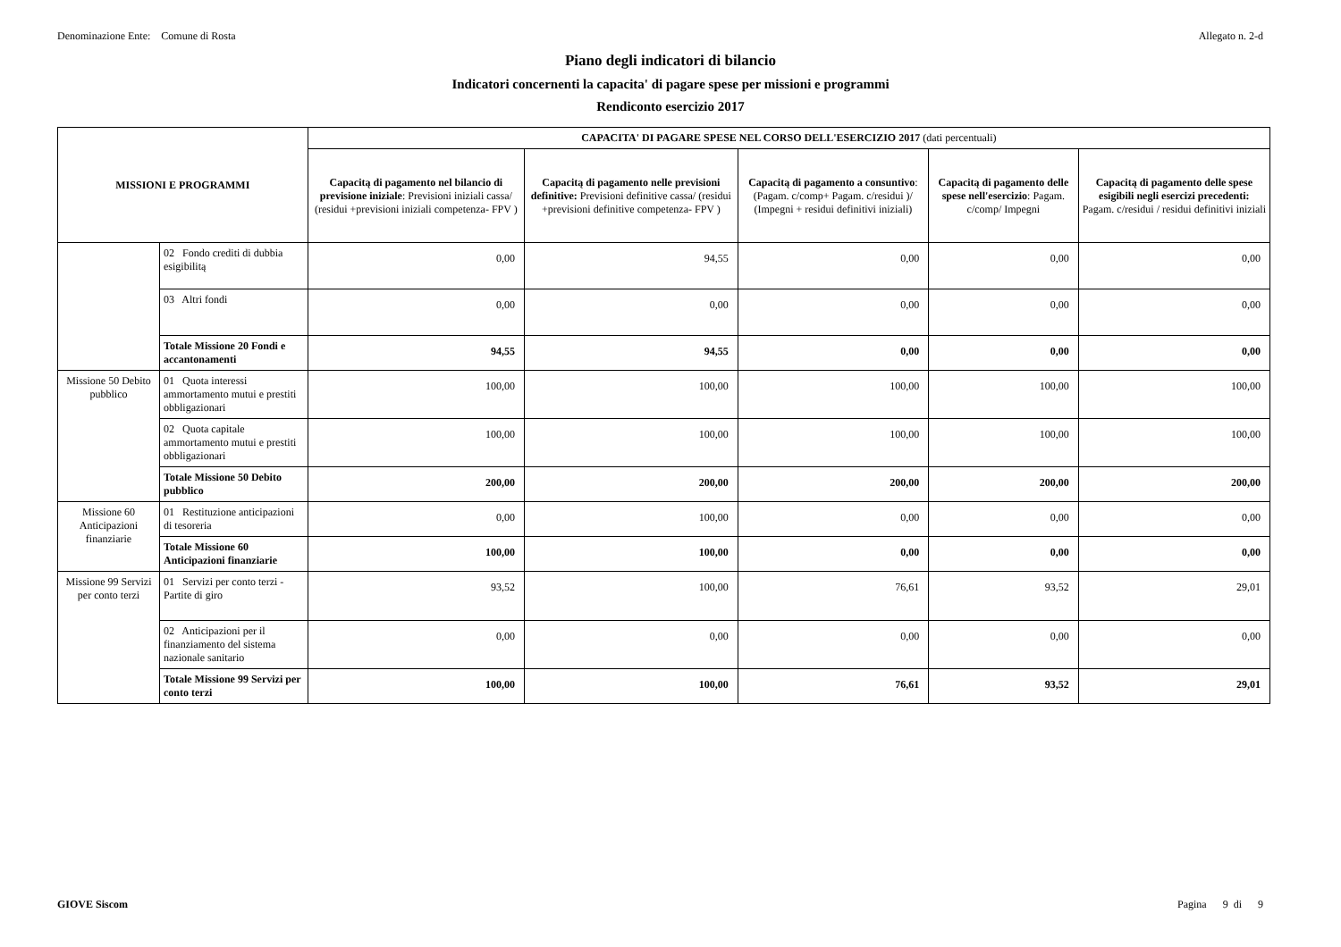Denominazione Ente: Comune di Rosta Allegato n. 2-d
Piano degli indicatori di bilancio
Indicatori concernenti la capacita' di pagare spese per missioni e programmi
Rendiconto esercizio 2017
| MISSIONI E PROGRAMMI | | CAPACITA' DI PAGARE SPESE NEL CORSO DELL'ESERCIZIO 2017 (dati percentuali) | | | | |
| --- | --- | --- | --- | --- | --- | --- |
| | | Capacitą di pagamento nel bilancio di previsione iniziale : Previsioni iniziali cassa/ (residui +previsioni iniziali competenza- FPV ) | Capacitą di pagamento nelle previsioni definitive: Previsioni definitive cassa/ (residui +previsioni definitive competenza- FPV ) | Capacitą di pagamento a consuntivo : (Pagam. c/comp+ Pagam. c/residui )/ (Impegni + residui definitivi iniziali) | Capacitą di pagamento delle spese nell'esercizio : Pagam. c/comp/ Impegni | Capacitą di pagamento delle spese esigibili negli esercizi precedenti: Pagam. c/residui / residui definitivi iniziali |
| | 02 Fondo crediti di dubbia esigibilitą | 0,00 | 94,55 | 0,00 | 0,00 | 0,00 |
| | 03 Altri fondi | 0,00 | 0,00 | 0,00 | 0,00 | 0,00 |
| | Totale Missione 20 Fondi e accantonamenti | 94,55 | 94,55 | 0,00 | 0,00 | 0,00 |
| Missione 50 Debito pubblico | 01 Quota interessi ammortamento mutui e prestiti obbligazionari | 100,00 | 100,00 | 100,00 | 100,00 | 100,00 |
| | 02 Quota capitale ammortamento mutui e prestiti obbligazionari | 100,00 | 100,00 | 100,00 | 100,00 | 100,00 |
| | Totale Missione 50 Debito pubblico | 200,00 | 200,00 | 200,00 | 200,00 | 200,00 |
| Missione 60 Anticipazioni finanziarie | 01 Restituzione anticipazioni di tesoreria | 0,00 | 100,00 | 0,00 | 0,00 | 0,00 |
| | Totale Missione 60 Anticipazioni finanziarie | 100,00 | 100,00 | 0,00 | 0,00 | 0,00 |
| Missione 99 Servizi per conto terzi | 01 Servizi per conto terzi - Partite di giro | 93,52 | 100,00 | 76,61 | 93,52 | 29,01 |
| | 02 Anticipazioni per il finanziamento del sistema nazionale sanitario | 0,00 | 0,00 | 0,00 | 0,00 | 0,00 |
| | Totale Missione 99 Servizi per conto terzi | 100,00 | 100,00 | 76,61 | 93,52 | 29,01 |
GIOVE Siscom Pagina 9 di 9